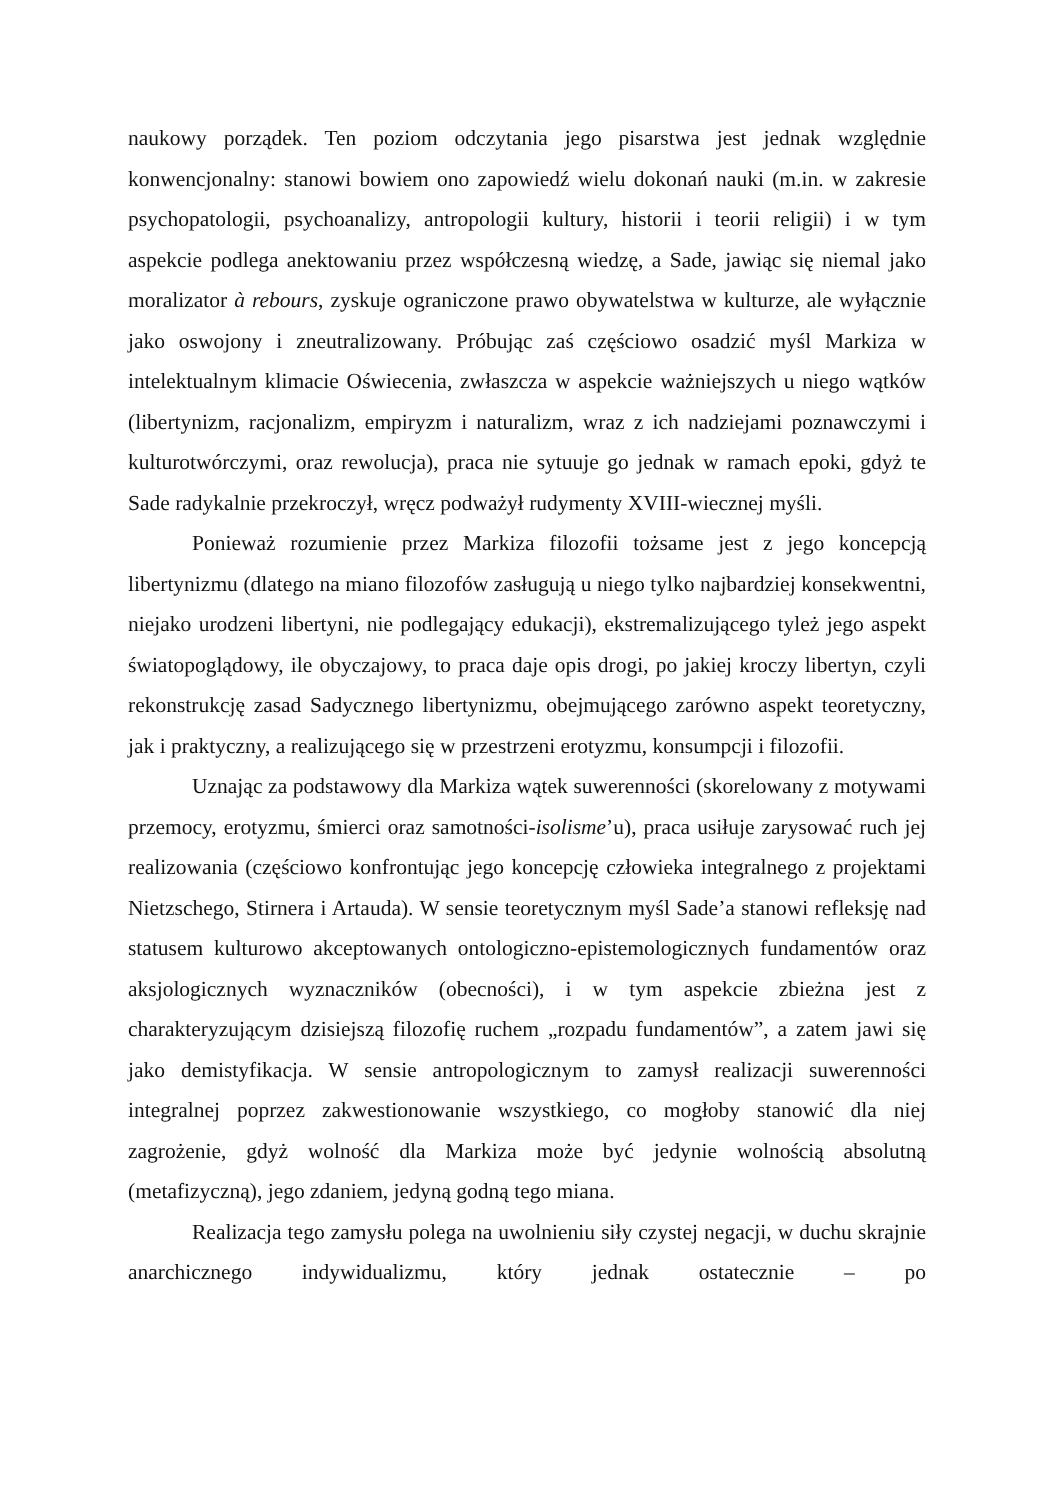naukowy porządek. Ten poziom odczytania jego pisarstwa jest jednak względnie konwencjonalny: stanowi bowiem ono zapowiedź wielu dokonań nauki (m.in. w zakresie psychopatologii, psychoanalizy, antropologii kultury, historii i teorii religii) i w tym aspekcie podlega anektowaniu przez współczesną wiedzę, a Sade, jawiąc się niemal jako moralizator à rebours, zyskuje ograniczone prawo obywatelstwa w kulturze, ale wyłącznie jako oswojony i zneutralizowany. Próbując zaś częściowo osadzić myśl Markiza w intelektualnym klimacie Oświecenia, zwłaszcza w aspekcie ważniejszych u niego wątków (libertynizm, racjonalizm, empiryzm i naturalizm, wraz z ich nadziejami poznawczymi i kulturotwórczymi, oraz rewolucja), praca nie sytuuje go jednak w ramach epoki, gdyż te Sade radykalnie przekroczył, wręcz podważył rudymenty XVIII-wiecznej myśli.
Ponieważ rozumienie przez Markiza filozofii tożsame jest z jego koncepcją libertynizmu (dlatego na miano filozofów zasługują u niego tylko najbardziej konsekwentni, niejako urodzeni libertyni, nie podlegający edukacji), ekstremalizującego tyleż jego aspekt światopoglądowy, ile obyczajowy, to praca daje opis drogi, po jakiej kroczy libertyn, czyli rekonstrukcję zasad Sadycznego libertynizmu, obejmującego zarówno aspekt teoretyczny, jak i praktyczny, a realizującego się w przestrzeni erotyzmu, konsumpcji i filozofii.
Uznając za podstawowy dla Markiza wątek suwerenności (skorelowany z motywami przemocy, erotyzmu, śmierci oraz samotności-isolisme’u), praca usiłuje zarysować ruch jej realizowania (częściowo konfrontując jego koncepcję człowieka integralnego z projektami Nietzschego, Stirnera i Artauda). W sensie teoretycznym myśl Sade’a stanowi refleksję nad statusem kulturowo akceptowanych ontologiczno-epistemologicznych fundamentów oraz aksjologicznych wyznaczników (obecności), i w tym aspekcie zbieżna jest z charakteryzującym dzisiejszą filozofię ruchem „rozpadu fundamentów”, a zatem jawi się jako demistyfikacja. W sensie antropologicznym to zamysł realizacji suwerenności integralnej poprzez zakwestionowanie wszystkiego, co mogłoby stanowić dla niej zagrożenie, gdyż wolność dla Markiza może być jedynie wolnością absolutną (metafizyczną), jego zdaniem, jedyną godną tego miana.
Realizacja tego zamysłu polega na uwolnieniu siły czystej negacji, w duchu skrajnie anarchicznego indywidualizmu, który jednak ostatecznie – po